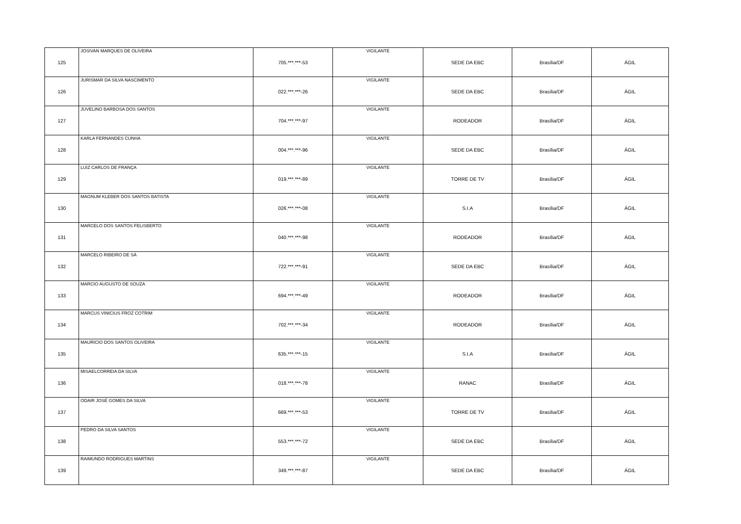| 125 | JOSIVAN MARQUES DE OLIVEIRA | 705.***.***-53 | VIGILANTE | SEDE DA EBC | Brasília/DF | ÁGIL |
| 126 | JURISMAR DA SILVA NASCIMENTO | 022.***.***-26 | VIGILANTE | SEDE DA EBC | Brasília/DF | ÁGIL |
| 127 | JUVELINO BARBOSA DOS SANTOS | 704.***.***-97 | VIGILANTE | RODEADOR | Brasília/DF | ÁGIL |
| 128 | KARLA FERNANDES CUNHA | 004.***.***-96 | VIGILANTE | SEDE DA EBC | Brasília/DF | ÁGIL |
| 129 | LUIZ CARLOS DE FRANÇA | 019.***.***-89 | VIGILANTE | TORRE DE TV | Brasília/DF | ÁGIL |
| 130 | MAGNUM KLEBER DOS SANTOS BATISTA | 026.***.***-08 | VIGILANTE | S.I.A | Brasília/DF | ÁGIL |
| 131 | MARCELO DOS SANTOS FELISBERTO | 040.***.***-98 | VIGILANTE | RODEADOR | Brasília/DF | ÁGIL |
| 132 | MARCELO RIBEIRO DE SÁ | 722.***.***-91 | VIGILANTE | SEDE DA EBC | Brasília/DF | ÁGIL |
| 133 | MARCIO AUGUSTO DE SOUZA | 694.***.***-49 | VIGILANTE | RODEADOR | Brasília/DF | ÁGIL |
| 134 | MARCUS VINICIUS FROZ COTRIM | 702.***.***-34 | VIGILANTE | RODEADOR | Brasília/DF | ÁGIL |
| 135 | MAURICIO DOS SANTOS OLIVEIRA | 635.***.***-15 | VIGILANTE | S.I.A | Brasília/DF | ÁGIL |
| 136 | MISAELCORREIA DA SILVA | 018.***.***-78 | VIGILANTE | RANAC | Brasília/DF | ÁGIL |
| 137 | ODAIR JOSÉ GOMES DA SILVA | 669.***.***-53 | VIGILANTE | TORRE DE TV | Brasília/DF | ÁGIL |
| 138 | PEDRO DA SILVA SANTOS | 553.***.***-72 | VIGILANTE | SEDE DA EBC | Brasília/DF | ÁGIL |
| 139 | RAIMUNDO RODRIGUES MARTINS | 349.***.***-87 | VIGILANTE | SEDE DA EBC | Brasília/DF | ÁGIL |